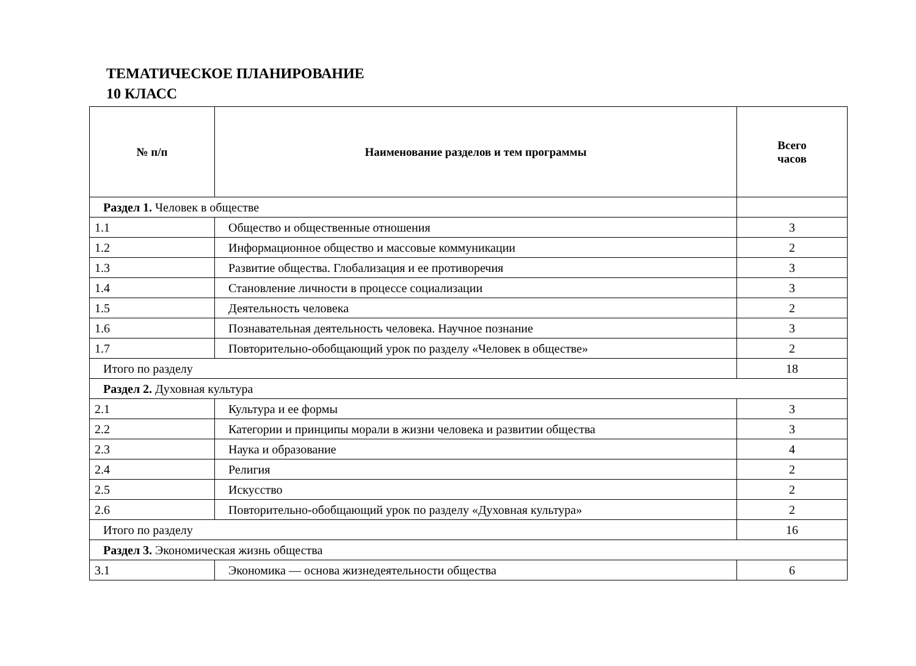ТЕМАТИЧЕСКОЕ ПЛАНИРОВАНИЕ
10 КЛАСС
| № п/п | Наименование разделов и тем программы | Всего часов |
| --- | --- | --- |
| Раздел 1. Человек в обществе | | |
| 1.1 | Общество и общественные отношения | 3 |
| 1.2 | Информационное общество и массовые коммуникации | 2 |
| 1.3 | Развитие общества. Глобализация и ее противоречия | 3 |
| 1.4 | Становление личности в процессе социализации | 3 |
| 1.5 | Деятельность человека | 2 |
| 1.6 | Познавательная деятельность человека. Научное познание | 3 |
| 1.7 | Повторительно-обобщающий урок по разделу «Человек в обществе» | 2 |
| Итого по разделу | | 18 |
| Раздел 2. Духовная культура | | |
| 2.1 | Культура и ее формы | 3 |
| 2.2 | Категории и принципы морали в жизни человека и развитии общества | 3 |
| 2.3 | Наука и образование | 4 |
| 2.4 | Религия | 2 |
| 2.5 | Искусство | 2 |
| 2.6 | Повторительно-обобщающий урок по разделу «Духовная культура» | 2 |
| Итого по разделу | | 16 |
| Раздел 3. Экономическая жизнь общества | | |
| 3.1 | Экономика — основа жизнедеятельности общества | 6 |